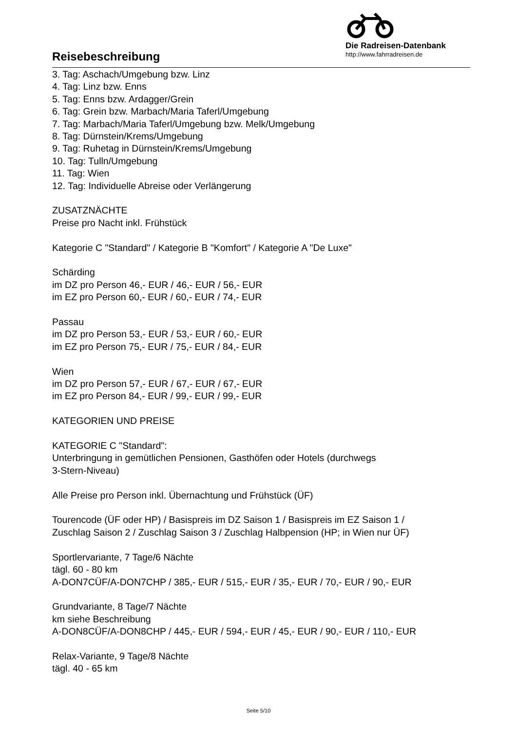Reisebeschreibung
Die Radreisen-Datenbank
http://www.fahrradreisen.de
3. Tag: Aschach/Umgebung bzw. Linz
4. Tag: Linz bzw. Enns
5. Tag: Enns bzw. Ardagger/Grein
6. Tag: Grein bzw. Marbach/Maria Taferl/Umgebung
7. Tag: Marbach/Maria Taferl/Umgebung bzw. Melk/Umgebung
8. Tag: Dürnstein/Krems/Umgebung
9. Tag: Ruhetag in Dürnstein/Krems/Umgebung
10. Tag: Tulln/Umgebung
11. Tag: Wien
12. Tag: Individuelle Abreise oder Verlängerung
ZUSATZNÄCHTE
Preise pro Nacht inkl. Frühstück
Kategorie C "Standard" / Kategorie B "Komfort" / Kategorie A "De Luxe"
Schärding
im DZ pro Person 46,- EUR / 46,- EUR / 56,- EUR
im EZ pro Person 60,- EUR / 60,- EUR / 74,- EUR
Passau
im DZ pro Person 53,- EUR / 53,- EUR / 60,- EUR
im EZ pro Person 75,- EUR / 75,- EUR / 84,- EUR
Wien
im DZ pro Person 57,- EUR / 67,- EUR / 67,- EUR
im EZ pro Person 84,- EUR / 99,- EUR / 99,- EUR
KATEGORIEN UND PREISE
KATEGORIE C "Standard":
Unterbringung in gemütlichen Pensionen, Gasthöfen oder Hotels (durchwegs
3-Stern-Niveau)
Alle Preise pro Person inkl. Übernachtung und Frühstück (ÜF)
Tourencode (ÜF oder HP) / Basispreis im DZ Saison 1 / Basispreis im EZ Saison 1 /
Zuschlag Saison 2 / Zuschlag Saison 3 / Zuschlag Halbpension (HP; in Wien nur ÜF)
Sportlervariante, 7 Tage/6 Nächte
tägl. 60 - 80 km
A-DON7CÜF/A-DON7CHP / 385,- EUR / 515,- EUR / 35,- EUR / 70,- EUR / 90,- EUR
Grundvariante, 8 Tage/7 Nächte
km siehe Beschreibung
A-DON8CÜF/A-DON8CHP / 445,- EUR / 594,- EUR / 45,- EUR / 90,- EUR / 110,- EUR
Relax-Variante, 9 Tage/8 Nächte
tägl. 40 - 65 km
Seite 5/10